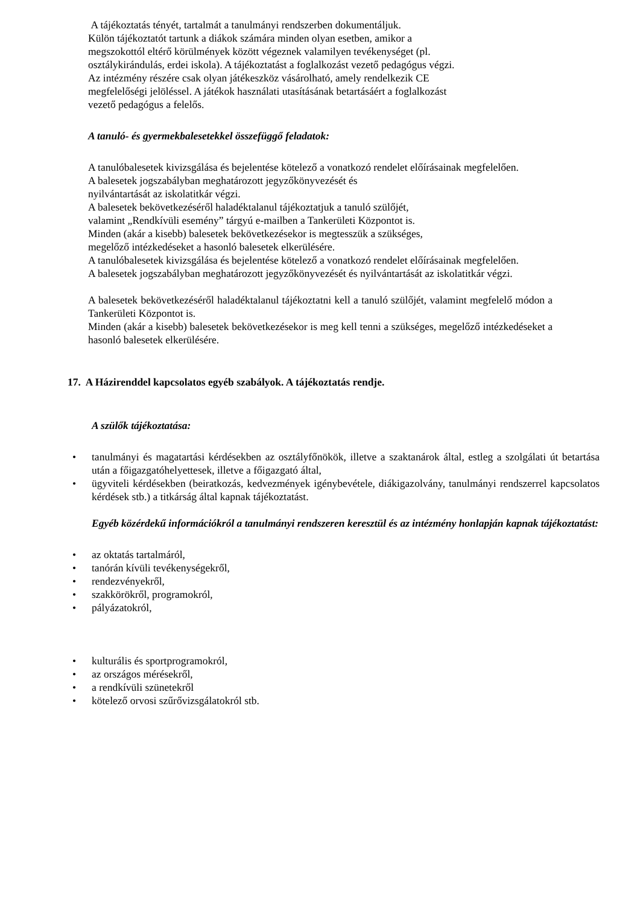A tájékoztatás tényét, tartalmát a tanulmányi rendszerben dokumentáljuk.
Külön tájékoztatót tartunk a diákok számára minden olyan esetben, amikor a
megszokottól eltérő körülmények között végeznek valamilyen tevékenységet (pl.
osztálykirándulás, erdei iskola). A tájékoztatást a foglalkozást vezető pedagógus végzi.
Az intézmény részére csak olyan játékeszköz vásárolható, amely rendelkezik CE
megfelelőségi jelöléssel. A játékok használati utasításának betartásáért a foglalkozást
vezető pedagógus a felelős.
A tanuló- és gyermekbalesetekkel összefüggő feladatok:
A tanulóbalesetek kivizsgálása és bejelentése kötelező a vonatkozó rendelet előírásainak megfelelően.
A balesetek jogszabályban meghatározott jegyzőkönyvezését és
nyilvántartását az iskolatitkár végzi.
A balesetek bekövetkezéséről haladéktalanul tájékoztatjuk a tanuló szülőjét,
valamint „Rendkívüli esemény” tárgyú e-mailben a Tankerületi Központot is.
Minden (akár a kisebb) balesetek bekövetkezésekor is megtesszük a szükséges,
megelőző intézkedéseket a hasonló balesetek elkerülésére.
A tanulóbalesetek kivizsgálása és bejelentése kötelező a vonatkozó rendelet előírásainak megfelelően.
A balesetek jogszabályban meghatározott jegyzőkönyvezését és nyilvántartását az iskolatitkár végzi.
A balesetek bekövetkezéséről haladéktalanul tájékoztatni kell a tanuló szülőjét, valamint megfelelő módon a Tankerületi Központot is.
Minden (akár a kisebb) balesetek bekövetkezésekor is meg kell tenni a szükséges, megelőző intézkedéseket a hasonló balesetek elkerülésére.
17. A Házirenddel kapcsolatos egyéb szabályok. A tájékoztatás rendje.
A szülők tájékoztatása:
• tanulmányi és magatartási kérdésekben az osztályfőnökök, illetve a szaktanárok által, estleg a szolgálati út betartása után a főigazgatóhelyettesek, illetve a főigazgató által,
• ügyviteli kérdésekben (beiratkozás, kedvezmények igénybevétele, diákigazolvány, tanulmányi rendszerrel kapcsolatos kérdések stb.) a titkárság által kapnak tájékoztatást.
Egyéb közérdekű információkról a tanulmányi rendszeren keresztül és az intézmény honlapján kapnak tájékoztatást:
• az oktatás tartalmáról,
• tanórán kívüli tevékenységekről,
• rendezvényekről,
• szakkörökről, programokról,
• pályázatokról,
• kulturális és sportprogramokról,
• az országos mérésekről,
• a rendkívüli szünetekről
• kötelező orvosi szűrővizsgálatokról stb.